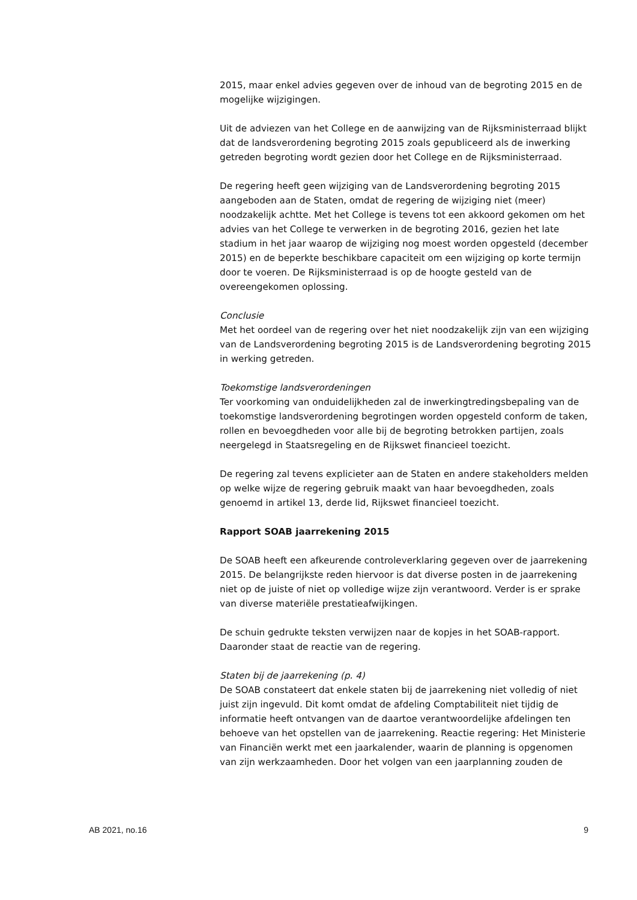2015, maar enkel advies gegeven over de inhoud van de begroting 2015 en de mogelijke wijzigingen.
Uit de adviezen van het College en de aanwijzing van de Rijksministerraad blijkt dat de landsverordening begroting 2015 zoals gepubliceerd als de inwerking getreden begroting wordt gezien door het College en de Rijksministerraad.
De regering heeft geen wijziging van de Landsverordening begroting 2015 aangeboden aan de Staten, omdat de regering de wijziging niet (meer) noodzakelijk achtte. Met het College is tevens tot een akkoord gekomen om het advies van het College te verwerken in de begroting 2016, gezien het late stadium in het jaar waarop de wijziging nog moest worden opgesteld (december 2015) en de beperkte beschikbare capaciteit om een wijziging op korte termijn door te voeren. De Rijksministerraad is op de hoogte gesteld van de overeengekomen oplossing.
Conclusie
Met het oordeel van de regering over het niet noodzakelijk zijn van een wijziging van de Landsverordening begroting 2015 is de Landsverordening begroting 2015 in werking getreden.
Toekomstige landsverordeningen
Ter voorkoming van onduidelijkheden zal de inwerkingtredingsbepaling van de toekomstige landsverordening begrotingen worden opgesteld conform de taken, rollen en bevoegdheden voor alle bij de begroting betrokken partijen, zoals neergelegd in Staatsregeling en de Rijkswet financieel toezicht.
De regering zal tevens explicieter aan de Staten en andere stakeholders melden op welke wijze de regering gebruik maakt van haar bevoegdheden, zoals genoemd in artikel 13, derde lid, Rijkswet financieel toezicht.
Rapport SOAB jaarrekening 2015
De SOAB heeft een afkeurende controleverklaring gegeven over de jaarrekening 2015. De belangrijkste reden hiervoor is dat diverse posten in de jaarrekening niet op de juiste of niet op volledige wijze zijn verantwoord. Verder is er sprake van diverse materiële prestatieafwijkingen.
De schuin gedrukte teksten verwijzen naar de kopjes in het SOAB-rapport. Daaronder staat de reactie van de regering.
Staten bij de jaarrekening (p. 4)
De SOAB constateert dat enkele staten bij de jaarrekening niet volledig of niet juist zijn ingevuld. Dit komt omdat de afdeling Comptabiliteit niet tijdig de informatie heeft ontvangen van de daartoe verantwoordelijke afdelingen ten behoeve van het opstellen van de jaarrekening. Reactie regering: Het Ministerie van Financiën werkt met een jaarkalender, waarin de planning is opgenomen van zijn werkzaamheden. Door het volgen van een jaarplanning zouden de
AB 2021, no.16 9